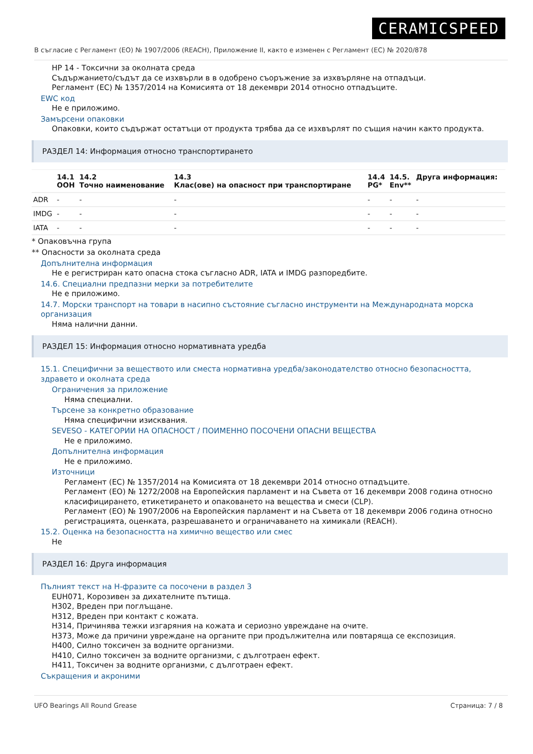CERAMICSPEED
В съгласие с Регламент (ЕО) № 1907/2006 (REACH), Приложение II, както е изменен с Регламент (ЕС) № 2020/878
HP 14 - Токсични за околната среда
Съдържанието/съдът да се изхвърли в в одобрено съоръжение за изхвърляне на отпадъци.
Регламент (ЕС) № 1357/2014 на Комисията от 18 декември 2014 относно отпадъците.
EWC код
Не е приложимо.
Замърсени опаковки
Опаковки, които съдържат остатъци от продукта трябва да се изхвърлят по същия начин както продукта.
РАЗДЕЛ 14: Информация относно транспортирането
| | 14.1 ООН | 14.2 Точно наименование | 14.3 Клас(ове) на опасност при транспортиране | 14.4 PG* | 14.5. Env** | Друга информация: |
| --- | --- | --- | --- | --- | --- | --- |
| ADR | - | - | - | - | - | - |
| IMDG | - | - | - | - | - | - |
| IATA | - | - | - | - | - | - |
* Опаковъчна група
** Опасности за околната среда
Допълнителна информация
Не е регистриран като опасна стока съгласно ADR, IATA и IMDG разпоредбите.
14.6. Специални предпазни мерки за потребителите
Не е приложимо.
14.7. Морски транспорт на товари в насипно състояние съгласно инструменти на Международната морска организация
Няма налични данни.
РАЗДЕЛ 15: Информация относно нормативната уредба
15.1. Специфични за веществото или сместа нормативна уредба/законодателство относно безопасността, здравето и околната среда
Ограничения за приложение
Няма специални.
Търсене за конкретно образование
Няма специфични изисквания.
SEVESO - КАТЕГОРИИ НА ОПАСНОСТ / ПОИМЕННО ПОСОЧЕНИ ОПАСНИ ВЕЩЕСТВА
Не е приложимо.
Допълнителна информация
Не е приложимо.
Източници
Регламент (ЕС) № 1357/2014 на Комисията от 18 декември 2014 относно отпадъците.
Регламент (ЕО) № 1272/2008 на Европейския парламент и на Съвета от 16 декември 2008 година относно класифицирането, етикетирането и опаковането на вещества и смеси (CLP).
Регламент (ЕО) № 1907/2006 на Европейския парламент и на Съвета от 18 декември 2006 година относно регистрацията, оценката, разрешаването и ограничаването на химикали (REACH).
15.2. Оценка на безопасността на химично вещество или смес
Не
РАЗДЕЛ 16: Друга информация
Пълният текст на H-фразите са посочени в раздел 3
EUH071, Корозивен за дихателните пътища.
H302, Вреден при поглъщане.
H312, Вреден при контакт с кожата.
H314, Причинява тежки изгаряния на кожата и сериозно увреждане на очите.
H373, Може да причини увреждане на органите при продължителна или повтаряща се експозиция.
H400, Силно токсичен за водните организми.
H410, Силно токсичен за водните организми, с дълготраен ефект.
H411, Токсичен за водните организми, с дълготраен ефект.
Съкращения и акроними
UFO Bearings All Round Grease Страница: 7 / 8